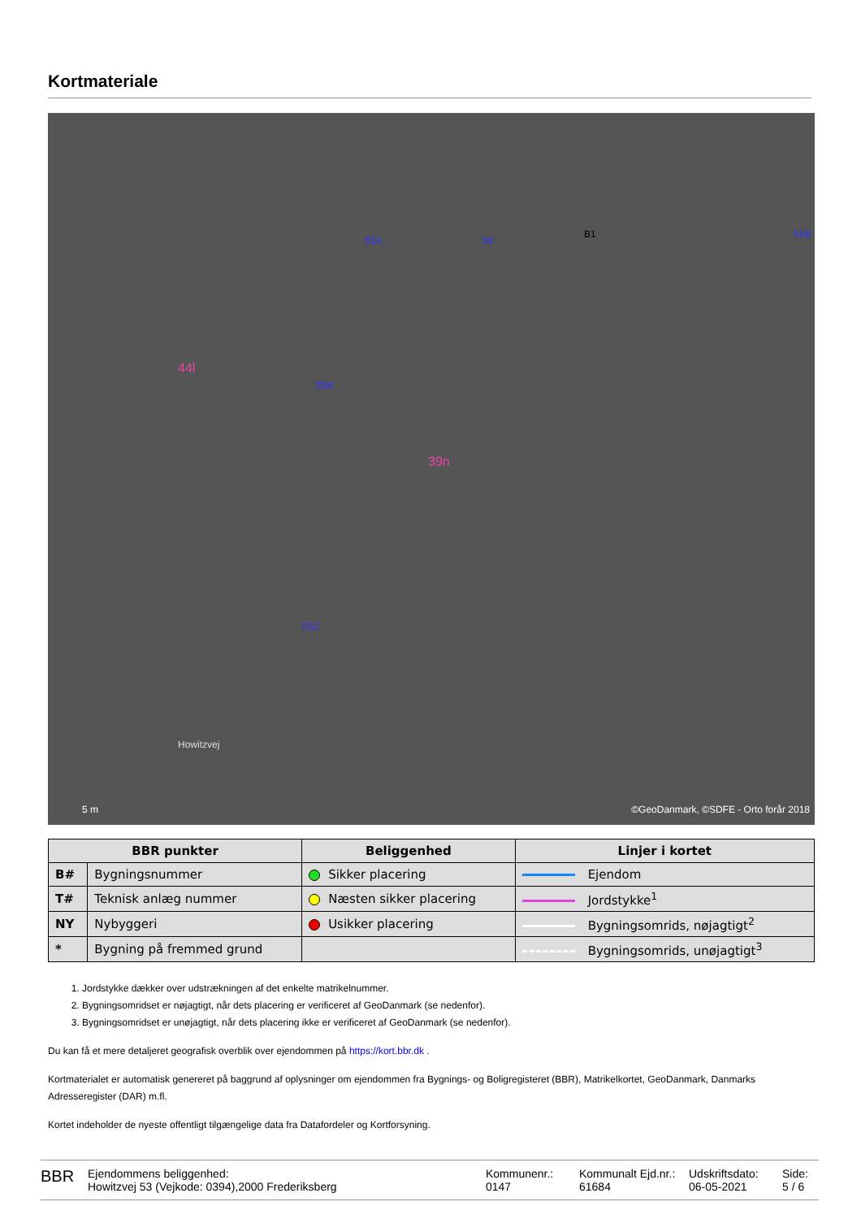Kortmateriale
55A 55
B1 51B
55B
39n
44l
55C
Howitzvej
5 m ©GeoDanmark, ©SDFE - Orto forår 2018
| BBR punkter | | Beliggenhed | Linjer i kortet |
| --- | --- | --- | --- |
| B# | Bygningsnummer | Sikker placering | Ejendom |
| T# | Teknisk anlæg nummer | Næsten sikker placering | Jordstykke<sup>1</sup> |
| NY | Nybyggeri | Usikker placering | Bygningsomrids, nøjagtigt<sup>2</sup> |
| * | Bygning på fremmed grund | | Bygningsomrids, unøjagtigt<sup>3</sup> |
1. Jordstykke dækker over udstrækningen af det enkelte matrikelnummer.
2. Bygningsomridset er nøjagtigt, når dets placering er verificeret af GeoDanmark (se nedenfor).
3. Bygningsomridset er unøjagtigt, når dets placering ikke er verificeret af GeoDanmark (se nedenfor).
Du kan få et mere detaljeret geografisk overblik over ejendommen på https://kort.bbr.dk .
Kortmaterialet er automatisk genereret på baggrund af oplysninger om ejendommen fra Bygnings- og Boligregisteret (BBR), Matrikelkortet, GeoDanmark, Danmarks Adresseregister (DAR) m.fl.
Kortet indeholder de nyeste offentligt tilgængelige data fra Datafordeler og Kortforsyning.
BBR
Ejendommens beliggenhed:
Howitzvej 53 (Vejkode: 0394),2000 Frederiksberg
Kommunenr.:
0147
Kommunalt Ejd.nr.:
61684
Udskriftsdato:
06-05-2021
Side:
5 / 6